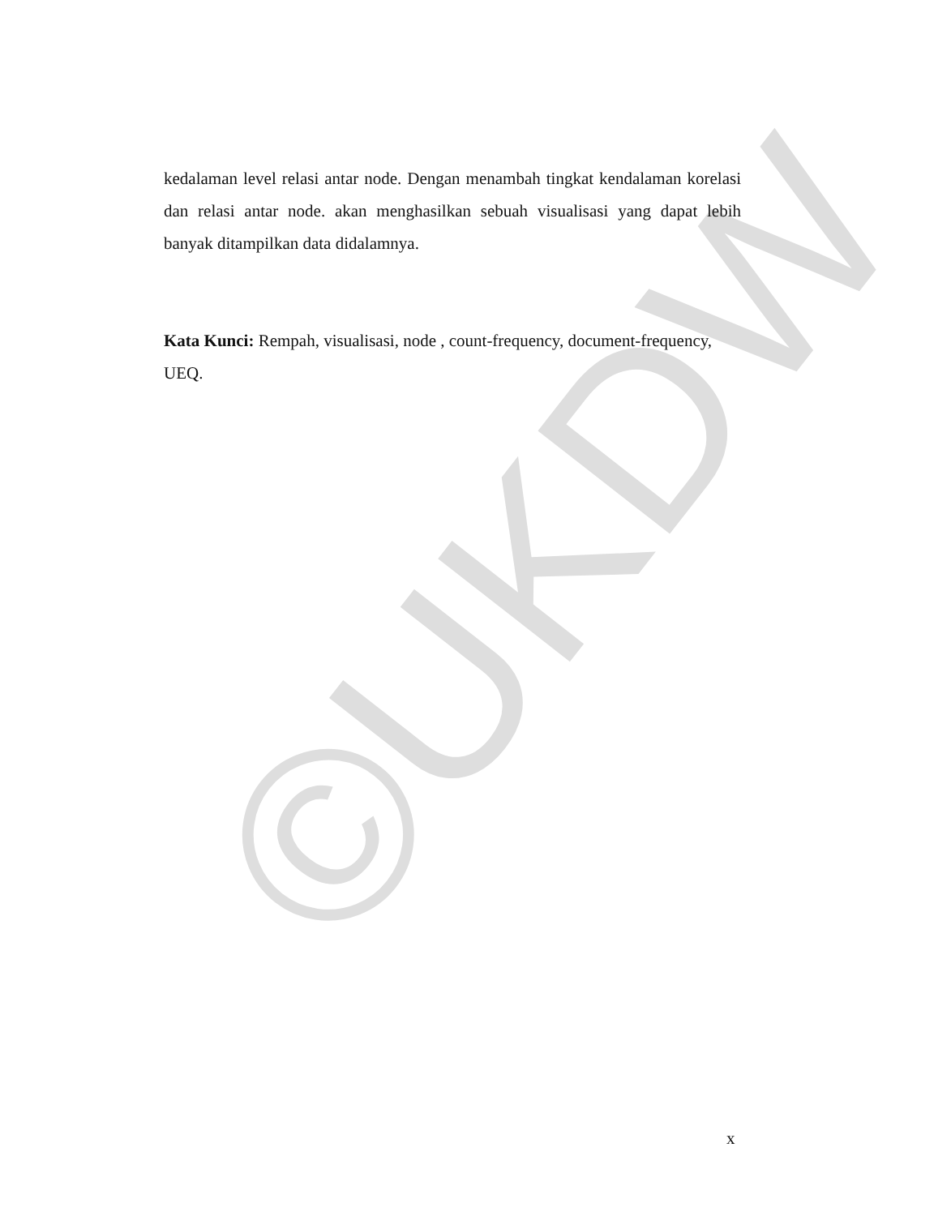©UKDW
kedalaman level relasi antar node. Dengan menambah tingkat kendalaman korelasi dan relasi antar node. akan menghasilkan sebuah visualisasi yang dapat lebih banyak ditampilkan data didalamnya.
Kata Kunci: Rempah, visualisasi, node , count-frequency, document-frequency, UEQ.
x